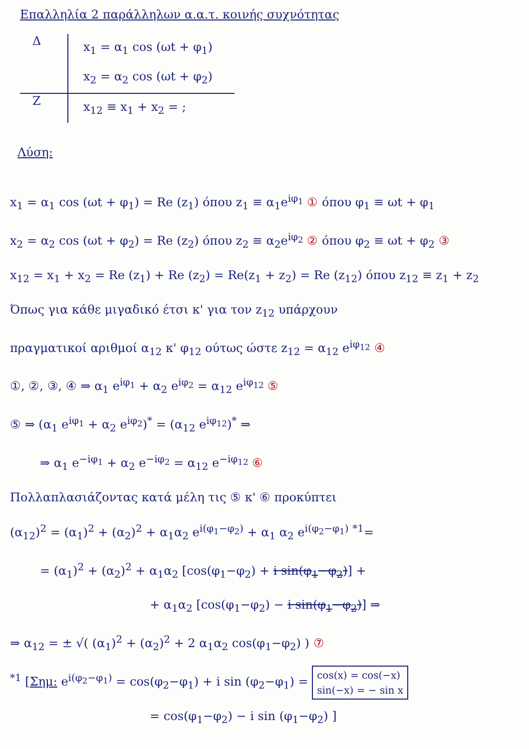Επαλληλία 2 παράλληλων α.α.τ. κοινής συχνότητας
Δ
x<sub>1</sub> = α<sub>1</sub> cos (ωt + φ<sub>1</sub>)
x<sub>2</sub> = α<sub>2</sub> cos (ωt + φ<sub>2</sub>)
Ζ
x<sub>12</sub> ≡ x<sub>1</sub> + x<sub>2</sub> = ;
Λύση:
x<sub>1</sub> = α<sub>1</sub> cos (ωt + φ<sub>1</sub>) = Re (z<sub>1</sub>) όπου z<sub>1</sub> ≡ α<sub>1</sub>e<sup>iφ<sub>1</sub></sup> ① όπου φ<sub>1</sub> ≡ ωt + φ<sub>1</sub>
x<sub>2</sub> = α<sub>2</sub> cos (ωt + φ<sub>2</sub>) = Re (z<sub>2</sub>) όπου z<sub>2</sub> ≡ α<sub>2</sub>e<sup>iφ<sub>2</sub></sup> ② όπου φ<sub>2</sub> ≡ ωt + φ<sub>2</sub> ③
x<sub>12</sub> = x<sub>1</sub> + x<sub>2</sub> = Re (z<sub>1</sub>) + Re (z<sub>2</sub>) = Re(z<sub>1</sub> + z<sub>2</sub>) = Re (z<sub>12</sub>) όπου z<sub>12</sub> ≡ z<sub>1</sub> + z<sub>2</sub>
Όπως για κάθε μιγαδικό έτσι κ' για τον z<sub>12</sub> υπάρχουν
πραγματικοί αριθμοί α<sub>12</sub> κ' φ<sub>12</sub> ούτως ώστε z<sub>12</sub> = α<sub>12</sub> e<sup>iφ<sub>12</sub></sup> ④
①, ②, ③, ④ ⇒ α<sub>1</sub> e<sup>iφ<sub>1</sub></sup> + α<sub>2</sub> e<sup>iφ<sub>2</sub></sup> = α<sub>12</sub> e<sup>iφ<sub>12</sub></sup> ⑤
⑤ ⇒ (α<sub>1</sub> e<sup>iφ<sub>1</sub></sup> + α<sub>2</sub> e<sup>iφ<sub>2</sub></sup>)<sup>*</sup> = (α<sub>12</sub> e<sup>iφ<sub>12</sub></sup>)<sup>*</sup> ⇒
⇒ α<sub>1</sub> e<sup>−iφ<sub>1</sub></sup> + α<sub>2</sub> e<sup>−iφ<sub>2</sub></sup> = α<sub>12</sub> e<sup>−iφ<sub>12</sub></sup> ⑥
Πολλαπλασιάζοντας κατά μέλη τις ⑤ κ' ⑥ προκύπτει
(α<sub>12</sub>)<sup>2</sup> = (α<sub>1</sub>)<sup>2</sup> + (α<sub>2</sub>)<sup>2</sup> + α<sub>1</sub>α<sub>2</sub> e<sup>i(φ<sub>1</sub>−φ<sub>2</sub>)</sup> + α<sub>1</sub> α<sub>2</sub> e<sup>i(φ<sub>2</sub>−φ<sub>1</sub>)</sup> <sup>*1</sup>=
= (α<sub>1</sub>)<sup>2</sup> + (α<sub>2</sub>)<sup>2</sup> + α<sub>1</sub>α<sub>2</sub> [cos(φ<sub>1</sub>−φ<sub>2</sub>) + i sin(φ<sub>1</sub>−φ<sub>2</sub>)] +
+ α<sub>1</sub>α<sub>2</sub> [cos(φ<sub>1</sub>−φ<sub>2</sub>) − i sin(φ<sub>1</sub>−φ<sub>2</sub>)] ⇒
⇒ α<sub>12</sub> = ± √( (α<sub>1</sub>)<sup>2</sup> + (α<sub>2</sub>)<sup>2</sup> + 2 α<sub>1</sub>α<sub>2</sub> cos(φ<sub>1</sub>−φ<sub>2</sub>) ) ⑦
<sup>*1</sup> [Σημ: e<sup>i(φ<sub>2</sub>−φ<sub>1</sub>)</sup> = cos(φ<sub>2</sub>−φ<sub>1</sub>) + i sin (φ<sub>2</sub>−φ<sub>1</sub>) = cos(x) = cos(−x)
sin(−x) = − sin x
= cos(φ<sub>1</sub>−φ<sub>2</sub>) − i sin (φ<sub>1</sub>−φ<sub>2</sub>) ]